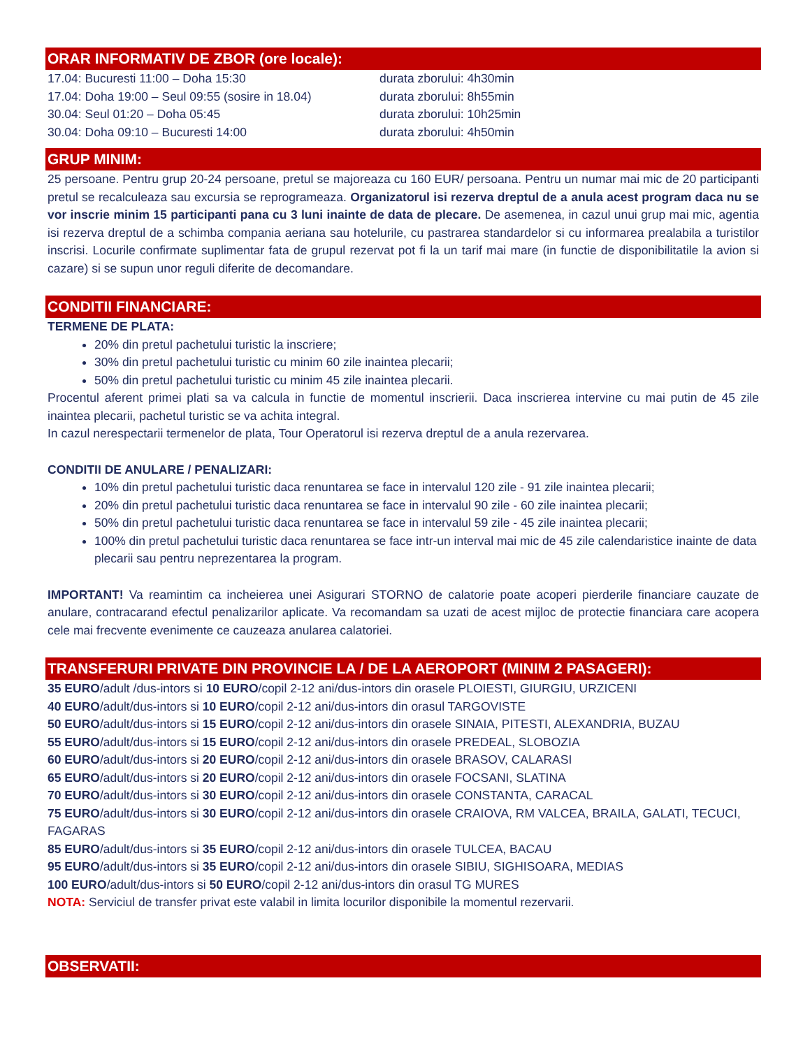ORAR INFORMATIV DE ZBOR (ore locale):
17.04: Bucuresti 11:00 – Doha 15:30 durata zborului: 4h30min
17.04: Doha 19:00 – Seul 09:55 (sosire in 18.04) durata zborului: 8h55min
30.04: Seul 01:20 – Doha 05:45 durata zborului: 10h25min
30.04: Doha 09:10 – Bucuresti 14:00 durata zborului: 4h50min
GRUP MINIM:
25 persoane. Pentru grup 20-24 persoane, pretul se majoreaza cu 160 EUR/ persoana. Pentru un numar mai mic de 20 participanti pretul se recalculeaza sau excursia se reprogrameaza. Organizatorul isi rezerva dreptul de a anula acest program daca nu se vor inscrie minim 15 participanti pana cu 3 luni inainte de data de plecare. De asemenea, in cazul unui grup mai mic, agentia isi rezerva dreptul de a schimba compania aeriana sau hotelurile, cu pastrarea standardelor si cu informarea prealabila a turistilor inscrisi. Locurile confirmate suplimentar fata de grupul rezervat pot fi la un tarif mai mare (in functie de disponibilitatile la avion si cazare) si se supun unor reguli diferite de decomandare.
CONDITII FINANCIARE:
TERMENE DE PLATA:
20% din pretul pachetului turistic la inscriere;
30% din pretul pachetului turistic cu minim 60 zile inaintea plecarii;
50% din pretul pachetului turistic cu minim 45 zile inaintea plecarii.
Procentul aferent primei plati sa va calcula in functie de momentul inscrierii. Daca inscrierea intervine cu mai putin de 45 zile inaintea plecarii, pachetul turistic se va achita integral.
In cazul nerespectarii termenelor de plata, Tour Operatorul isi rezerva dreptul de a anula rezervarea.
CONDITII DE ANULARE / PENALIZARI:
10% din pretul pachetului turistic daca renuntarea se face in intervalul 120 zile - 91 zile inaintea plecarii;
20% din pretul pachetului turistic daca renuntarea se face in intervalul 90 zile - 60 zile inaintea plecarii;
50% din pretul pachetului turistic daca renuntarea se face in intervalul 59 zile - 45 zile inaintea plecarii;
100% din pretul pachetului turistic daca renuntarea se face intr-un interval mai mic de 45 zile calendaristice inainte de data plecarii sau pentru neprezentarea la program.
IMPORTANT! Va reamintim ca incheierea unei Asigurari STORNO de calatorie poate acoperi pierderile financiare cauzate de anulare, contracarand efectul penalizarilor aplicate. Va recomandam sa uzati de acest mijloc de protectie financiara care acopera cele mai frecvente evenimente ce cauzeaza anularea calatoriei.
TRANSFERURI PRIVATE DIN PROVINCIE LA / DE LA AEROPORT (MINIM 2 PASAGERI):
35 EURO/adult /dus-intors si 10 EURO/copil 2-12 ani/dus-intors din orasele PLOIESTI, GIURGIU, URZICENI
40 EURO/adult/dus-intors si 10 EURO/copil 2-12 ani/dus-intors din orasul TARGOVISTE
50 EURO/adult/dus-intors si 15 EURO/copil 2-12 ani/dus-intors din orasele SINAIA, PITESTI, ALEXANDRIA, BUZAU
55 EURO/adult/dus-intors si 15 EURO/copil 2-12 ani/dus-intors din orasele PREDEAL, SLOBOZIA
60 EURO/adult/dus-intors si 20 EURO/copil 2-12 ani/dus-intors din orasele BRASOV, CALARASI
65 EURO/adult/dus-intors si 20 EURO/copil 2-12 ani/dus-intors din orasele FOCSANI, SLATINA
70 EURO/adult/dus-intors si 30 EURO/copil 2-12 ani/dus-intors din orasele CONSTANTA, CARACAL
75 EURO/adult/dus-intors si 30 EURO/copil 2-12 ani/dus-intors din orasele CRAIOVA, RM VALCEA, BRAILA, GALATI, TECUCI, FAGARAS
85 EURO/adult/dus-intors si 35 EURO/copil 2-12 ani/dus-intors din orasele TULCEA, BACAU
95 EURO/adult/dus-intors si 35 EURO/copil 2-12 ani/dus-intors din orasele SIBIU, SIGHISOARA, MEDIAS
100 EURO/adult/dus-intors si 50 EURO/copil 2-12 ani/dus-intors din orasul TG MURES
NOTA: Serviciul de transfer privat este valabil in limita locurilor disponibile la momentul rezervarii.
OBSERVATII: